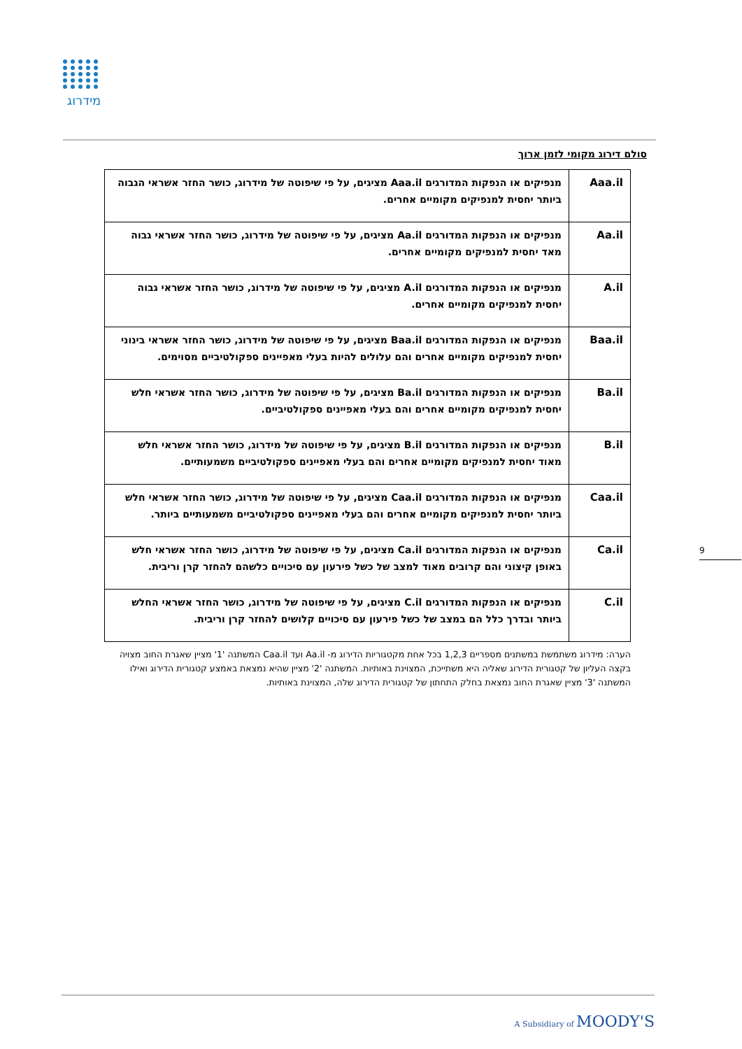מידרוג
סולם דירוג מקומי לזמן ארוך
| Aaa.il | מנפיקים או הנפקות המדורגים Aaa.il מציגים, על פי שיפוטה של מידרוג, כושר החזר אשראי הגבוה ביותר יחסית למנפיקים מקומיים אחרים. |
| Aa.il | מנפיקים או הנפקות המדורגים Aa.il מציגים, על פי שיפוטה של מידרוג, כושר החזר אשראי גבוה מאד יחסית למנפיקים מקומיים אחרים. |
| A.il | מנפיקים או הנפקות המדורגים A.il מציגים, על פי שיפוטה של מידרוג, כושר החזר אשראי גבוה יחסית למנפיקים מקומיים אחרים. |
| Baa.il | מנפיקים או הנפקות המדורגים Baa.il מציגים, על פי שיפוטה של מידרוג, כושר החזר אשראי בינוני יחסית למנפיקים מקומיים אחרים והם עלולים להיות בעלי מאפיינים ספקולטיביים מסוימים. |
| Ba.il | מנפיקים או הנפקות המדורגים Ba.il מציגים, על פי שיפוטה של מידרוג, כושר החזר אשראי חלש יחסית למנפיקים מקומיים אחרים והם בעלי מאפיינים ספקולטיביים. |
| B.il | מנפיקים או הנפקות המדורגים B.il מציגים, על פי שיפוטה של מידרוג, כושר החזר אשראי חלש מאוד יחסית למנפיקים מקומיים אחרים והם בעלי מאפיינים ספקולטיביים משמעותיים. |
| Caa.il | מנפיקים או הנפקות המדורגים Caa.il מציגים, על פי שיפוטה של מידרוג, כושר החזר אשראי חלש ביותר יחסית למנפיקים מקומיים אחרים והם בעלי מאפיינים ספקולטיביים משמעותיים ביותר. |
| Ca.il | מנפיקים או הנפקות המדורגים Ca.il מציגים, על פי שיפוטה של מידרוג, כושר החזר אשראי חלש באופן קיצוני והם קרובים מאוד למצב של כשל פירעון עם סיכויים כלשהם להחזר קרן וריבית. |
| C.il | מנפיקים או הנפקות המדורגים C.il מציגים, על פי שיפוטה של מידרוג, כושר החזר אשראי החלש ביותר ובדרך כלל הם במצב של כשל פירעון עם סיכויים קלושים להחזר קרן וריבית. |
הערה: מידרוג משתמשת במשתנים מספריים 1,2,3 בכל אחת מקטגוריות הדירוג מ- Aa.il ועד Caa.il המשתנה '1' מציין שאגרת החוב מצויה בקצה העליון של קטגורית הדירוג שאליה היא משתייכת, המצוינת באותיות. המשתנה '2' מציין שהיא נמצאת באמצע קטגורית הדירוג ואילו המשתנה '3' מציין שאגרת החוב נמצאת בחלק התחתון של קטגורית הדירוג שלה, המצוינת באותיות.
9
A Subsidiary of MOODY'S